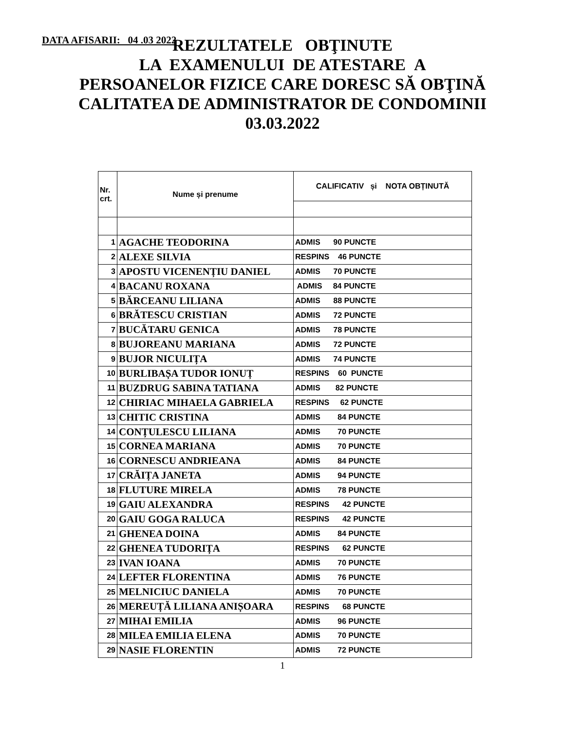DATA AFISARII: 04 .03 2022
REZULTATELE OBŢINUTE
LA EXAMENULUI DE ATESTARE A
PERSOANELOR FIZICE CARE DORESC SĂ OBŢINĂ
CALITATEA DE ADMINISTRATOR DE CONDOMINII
03.03.2022
| Nr. crt. | Nume și prenume | CALIFICATIV și NOTA OBȚINUTĂ |
| --- | --- | --- |
| 1 | AGACHE TEODORINA | ADMIS 90 PUNCTE |
| 2 | ALEXE SILVIA | RESPINS 46 PUNCTE |
| 3 | APOSTU VICENENȚIU DANIEL | ADMIS 70 PUNCTE |
| 4 | BACANU ROXANA | ADMIS 84 PUNCTE |
| 5 | BĂRCEANU LILIANA | ADMIS 88 PUNCTE |
| 6 | BRĂTESCU CRISTIAN | ADMIS 72 PUNCTE |
| 7 | BUCĂTARU GENICA | ADMIS 78 PUNCTE |
| 8 | BUJOREANU MARIANA | ADMIS 72 PUNCTE |
| 9 | BUJOR NICULIȚA | ADMIS 74 PUNCTE |
| 10 | BURLIBAȘA TUDOR IONUȚ | RESPINS 60 PUNCTE |
| 11 | BUZDRUG SABINA TATIANA | ADMIS 82 PUNCTE |
| 12 | CHIRIAC MIHAELA GABRIELA | RESPINS 62 PUNCTE |
| 13 | CHITIC CRISTINA | ADMIS 84 PUNCTE |
| 14 | CONȚULESCU LILIANA | ADMIS 70 PUNCTE |
| 15 | CORNEA MARIANA | ADMIS 70 PUNCTE |
| 16 | CORNESCU ANDRIEANA | ADMIS 84 PUNCTE |
| 17 | CRĂIȚA JANETA | ADMIS 94 PUNCTE |
| 18 | FLUTURE MIRELA | ADMIS 78 PUNCTE |
| 19 | GAIU ALEXANDRA | RESPINS 42 PUNCTE |
| 20 | GAIU GOGA RALUCA | RESPINS 42 PUNCTE |
| 21 | GHENEA DOINA | ADMIS 84 PUNCTE |
| 22 | GHENEA TUDORIȚA | RESPINS 62 PUNCTE |
| 23 | IVAN IOANA | ADMIS 70 PUNCTE |
| 24 | LEFTER FLORENTINA | ADMIS 76 PUNCTE |
| 25 | MELNICIUC DANIELA | ADMIS 70 PUNCTE |
| 26 | MEREUȚĂ LILIANA ANIȘOARA | RESPINS 68 PUNCTE |
| 27 | MIHAI EMILIA | ADMIS 96 PUNCTE |
| 28 | MILEA EMILIA ELENA | ADMIS 70 PUNCTE |
| 29 | NASIE FLORENTIN | ADMIS 72 PUNCTE |
1